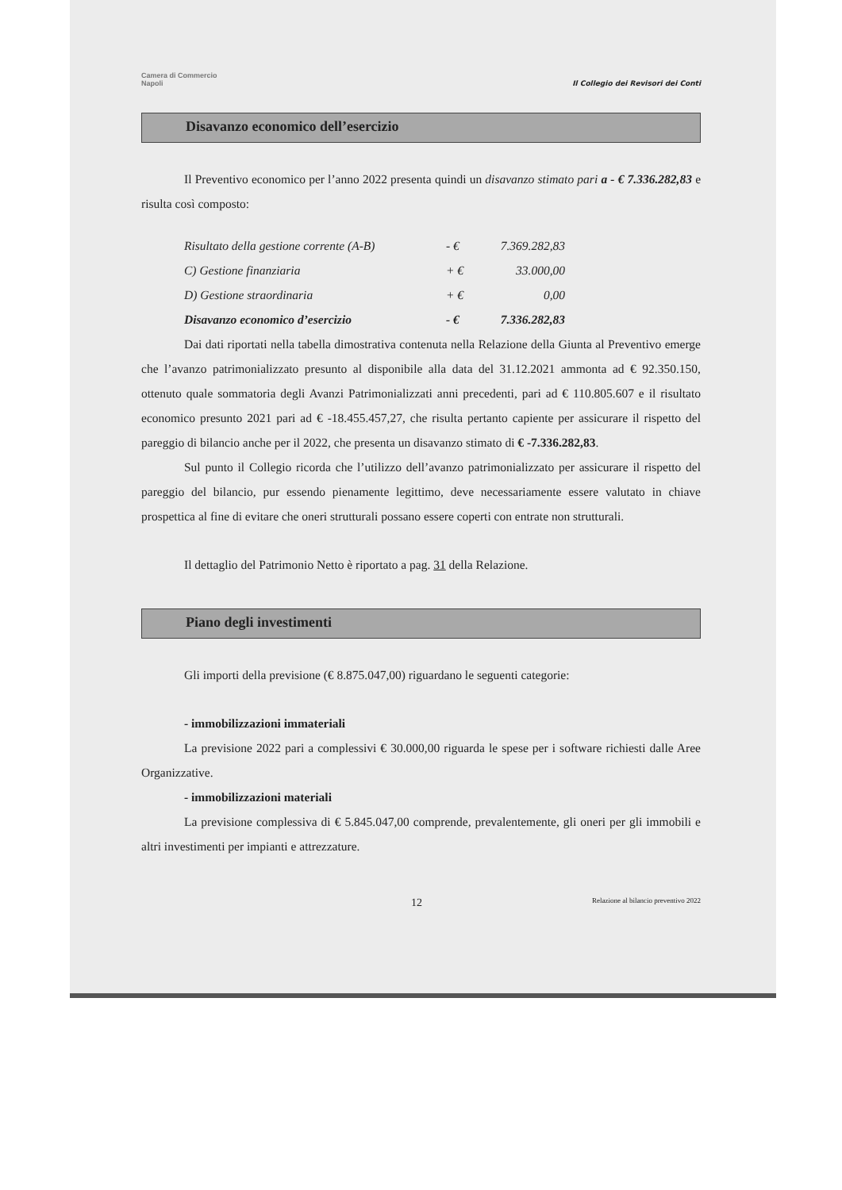Camera di Commercio
Napoli
Il Collegio dei Revisori dei Conti
Disavanzo economico dell’esercizio
Il Preventivo economico per l’anno 2022 presenta quindi un disavanzo stimato pari a - € 7.336.282,83 e risulta così composto:
| Risultato della gestione corrente (A-B) | - € | 7.369.282,83 |
| C) Gestione finanziaria | + € | 33.000,00 |
| D) Gestione straordinaria | + € | 0,00 |
| Disavanzo economico d’esercizio | - € | 7.336.282,83 |
Dai dati riportati nella tabella dimostrativa contenuta nella Relazione della Giunta al Preventivo emerge che l’avanzo patrimonializzato presunto al disponibile alla data del 31.12.2021 ammonta ad € 92.350.150, ottenuto quale sommatoria degli Avanzi Patrimonializzati anni precedenti, pari ad € 110.805.607 e il risultato economico presunto 2021 pari ad € -18.455.457,27, che risulta pertanto capiente per assicurare il rispetto del pareggio di bilancio anche per il 2022, che presenta un disavanzo stimato di € -7.336.282,83.
Sul punto il Collegio ricorda che l’utilizzo dell’avanzo patrimonializzato per assicurare il rispetto del pareggio del bilancio, pur essendo pienamente legittimo, deve necessariamente essere valutato in chiave prospettica al fine di evitare che oneri strutturali possano essere coperti con entrate non strutturali.
Il dettaglio del Patrimonio Netto è riportato a pag. 31 della Relazione.
Piano degli investimenti
Gli importi della previsione (€ 8.875.047,00) riguardano le seguenti categorie:
- immobilizzazioni immateriali
La previsione 2022 pari a complessivi € 30.000,00 riguarda le spese per i software richiesti dalle Aree Organizzative.
- immobilizzazioni materiali
La previsione complessiva di € 5.845.047,00 comprende, prevalentemente, gli oneri per gli immobili e altri investimenti per impianti e attrezzature.
12 Relazione al bilancio preventivo 2022